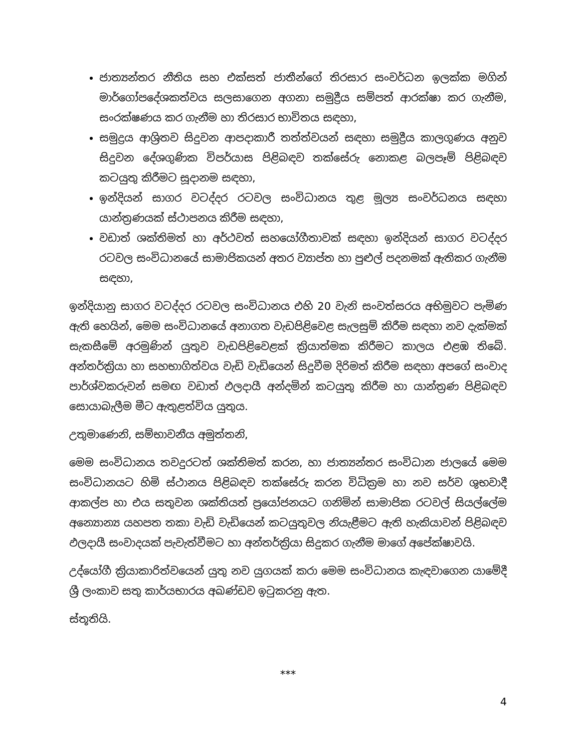ජාත්‍යන්තර නීතිය සහ එක්සත් ජාතීන්ගේ තිරසාර සංවර්ධන ඉලක්ක මගින් මාර්ගෝපදේශකත්වය සලසාගෙන අගනා සමුද්‍රීය සම්පත් ආරක්ෂා කර ගැනීම, සංරක්ෂණය කර ගැනීම හා තිරසාර භාවිතය සඳහා,
සමුද්‍රය ආශ්‍රිතව සිදුවන ආපදාකාරී තත්ත්වයන් සඳහා සමුද්‍රීය කාලගුණය අනුව සිදුවන දේශගුණික විපර්යාස පිළිබඳව තක්සේරු නොකළ බලපෑම් පිළිබඳව කටයුතු කිරීමට සූදානම සඳහා,
ඉන්දියන් සාගර වටද්දර රටවල සංවිධානය තුළ මූල්‍ය සංවර්ධනය සඳහා යාන්ත්‍රණයක් ස්ථාපනය කිරීම සඳහා,
වඩාත් ශක්තිමත් හා අර්ථවත් සහයෝගීතාවක් සඳහා ඉන්දියන් සාගර වටද්දර රටවල සංවිධානයේ සාමාජිකයන් අතර ව්‍යාප්ත හා පුළුල් පදනමක් ඇතිකර ගැනීම සඳහා,
ඉන්දියානු සාගර වටද්දර රටවල සංවිධානය එහි 20 වැනි සංවත්සරය අභිමුවට පැමිණ ඇති හෙයින්, මෙම සංවිධානයේ අනාගත වැඩපිළිවෙළ සැලසුම් කිරීම සඳහා නව දැක්මක් සැකසීමේ අරමුණින් යුතුව වැඩපිළිවෙළක් ක්‍රියාත්මක කිරීමට කාලය එළඹ තිබේ. අන්තර්ක්‍රියා හා සහභාගිත්වය වැඩි වැඩියෙන් සිදුවීම දිරිමත් කිරීම සඳහා අපගේ සංවාද පාර්ශ්වකරුවන් සමඟ වඩාත් ඵලදායී අන්දමින් කටයුතු කිරීම හා යාන්ත්‍රණ පිළිබඳව සොයාබැලීම මීට ඇතුළත්විය යුතුය.
උතුමාණෙනි, සම්භාවනීය අමුත්තනි,
මෙම සංවිධානය තවදුරටත් ශක්තිමත් කරන, හා ජාත්‍යන්තර සංවිධාන ජාලයේ මෙම සංවිධානයට හිමි ස්ථානය පිළිබඳව තක්සේරු කරන විධික්‍රම හා නව සර්ව ශුභවාදී ආකල්ප හා එය සතුවන ශක්තියත් ප්‍රයෝජනයට ගනිමින් සාමාජික රටවල් සියල්ලේම අන්‍යොන්‍ය යහපත තකා වැඩි වැඩියෙන් කටයුතුවල නියැළීමට ඇති හැකියාවන් පිළිබඳව ඵලදායී සංවාදයක් පැවැත්වීමට හා අන්තර්ක්‍රියා සිදුකර ගැනීම මාගේ අපේක්ෂාවයි.
උද්යෝගී ක්‍රියාකාරිත්වයෙන් යුතු නව යුගයක් කරා මෙම සංවිධානය කැඳවාගෙන යාමේදී ශ්‍රී ලංකාව සතු කාර්යභාරය අඛණ්ඩව ඉටුකරනු ඇත.
ස්තූතියි.
***
4